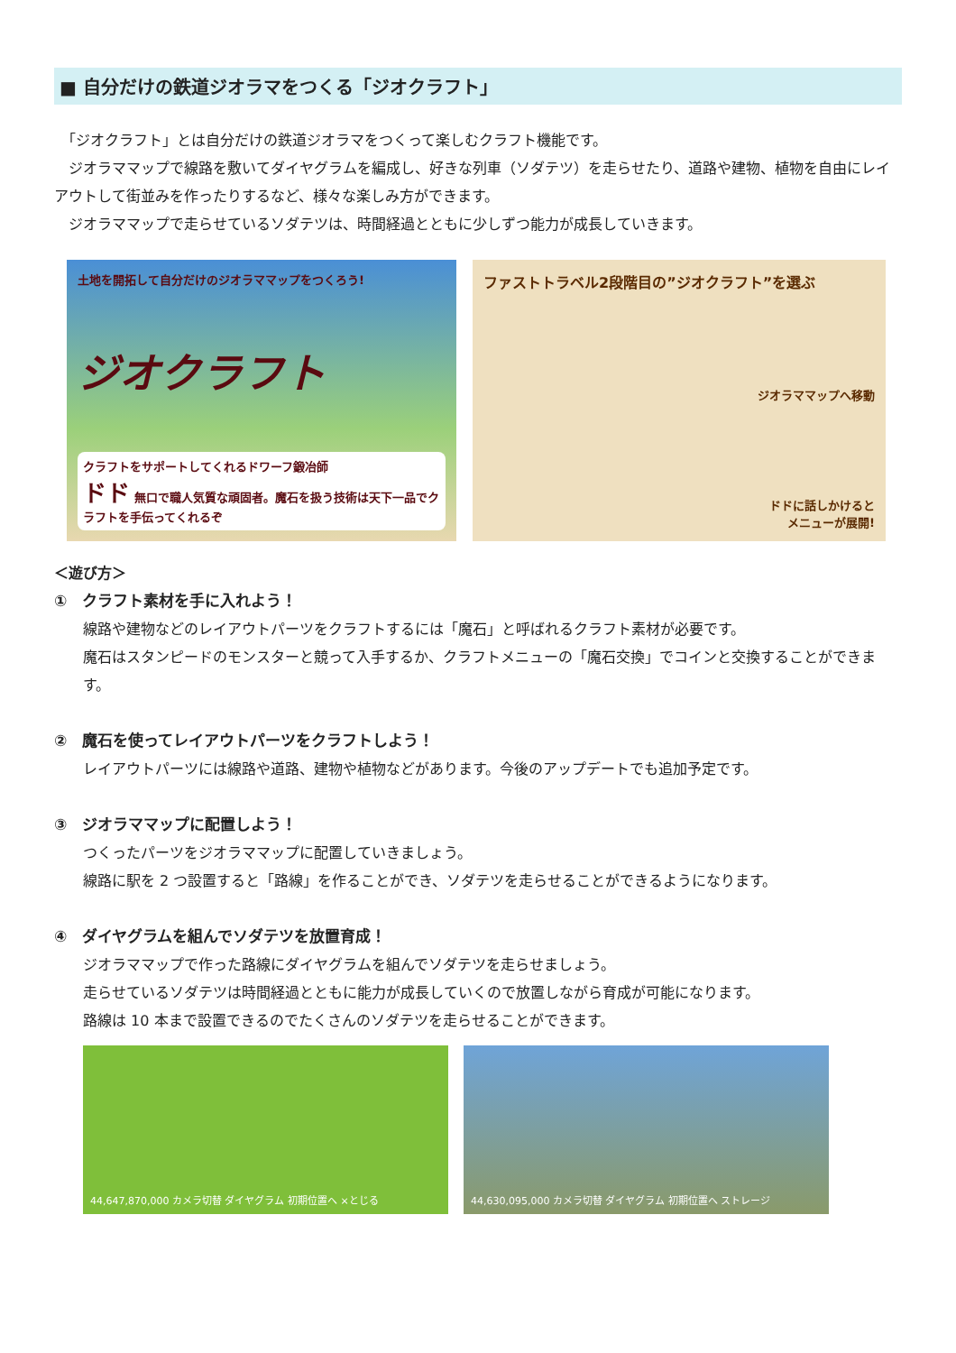■ 自分だけの鉄道ジオラマをつくる「ジオクラフト」
　「ジオクラフト」とは自分だけの鉄道ジオラマをつくって楽しむクラフト機能です。
　ジオラママップで線路を敷いてダイヤグラムを編成し、好きな列車（ソダテツ）を走らせたり、道路や建物、植物を自由にレイアウトして街並みを作ったりするなど、様々な楽しみ方ができます。
　ジオラママップで走らせているソダテツは、時間経過とともに少しずつ能力が成長していきます。
土地を開拓して自分だけのジオラママップをつくろう!
ジオクラフト
クラフトをサポートしてくれるドワーフ鍛冶師
ドド 無口で職人気質な頑固者。魔石を扱う技術は天下一品でクラフトを手伝ってくれるぞ
ファストトラベル2段階目の”ジオクラフト”を選ぶ
ジオラママップへ移動
ドドに話しかけると
メニューが展開!
＜遊び方＞
①　クラフト素材を手に入れよう！
線路や建物などのレイアウトパーツをクラフトするには「魔石」と呼ばれるクラフト素材が必要です。
魔石はスタンピードのモンスターと競って入手するか、クラフトメニューの「魔石交換」でコインと交換することができます。
②　魔石を使ってレイアウトパーツをクラフトしよう！
レイアウトパーツには線路や道路、建物や植物などがあります。今後のアップデートでも追加予定です。
③　ジオラママップに配置しよう！
つくったパーツをジオラママップに配置していきましょう。
線路に駅を 2 つ設置すると「路線」を作ることができ、ソダテツを走らせることができるようになります。
④　ダイヤグラムを組んでソダテツを放置育成！
ジオラママップで作った路線にダイヤグラムを組んでソダテツを走らせましょう。
走らせているソダテツは時間経過とともに能力が成長していくので放置しながら育成が可能になります。
路線は 10 本まで設置できるのでたくさんのソダテツを走らせることができます。
44,647,870,000 カメラ切替 ダイヤグラム 初期位置へ ×とじる 44,630,095,000 カメラ切替 ダイヤグラム 初期位置へ ストレージ